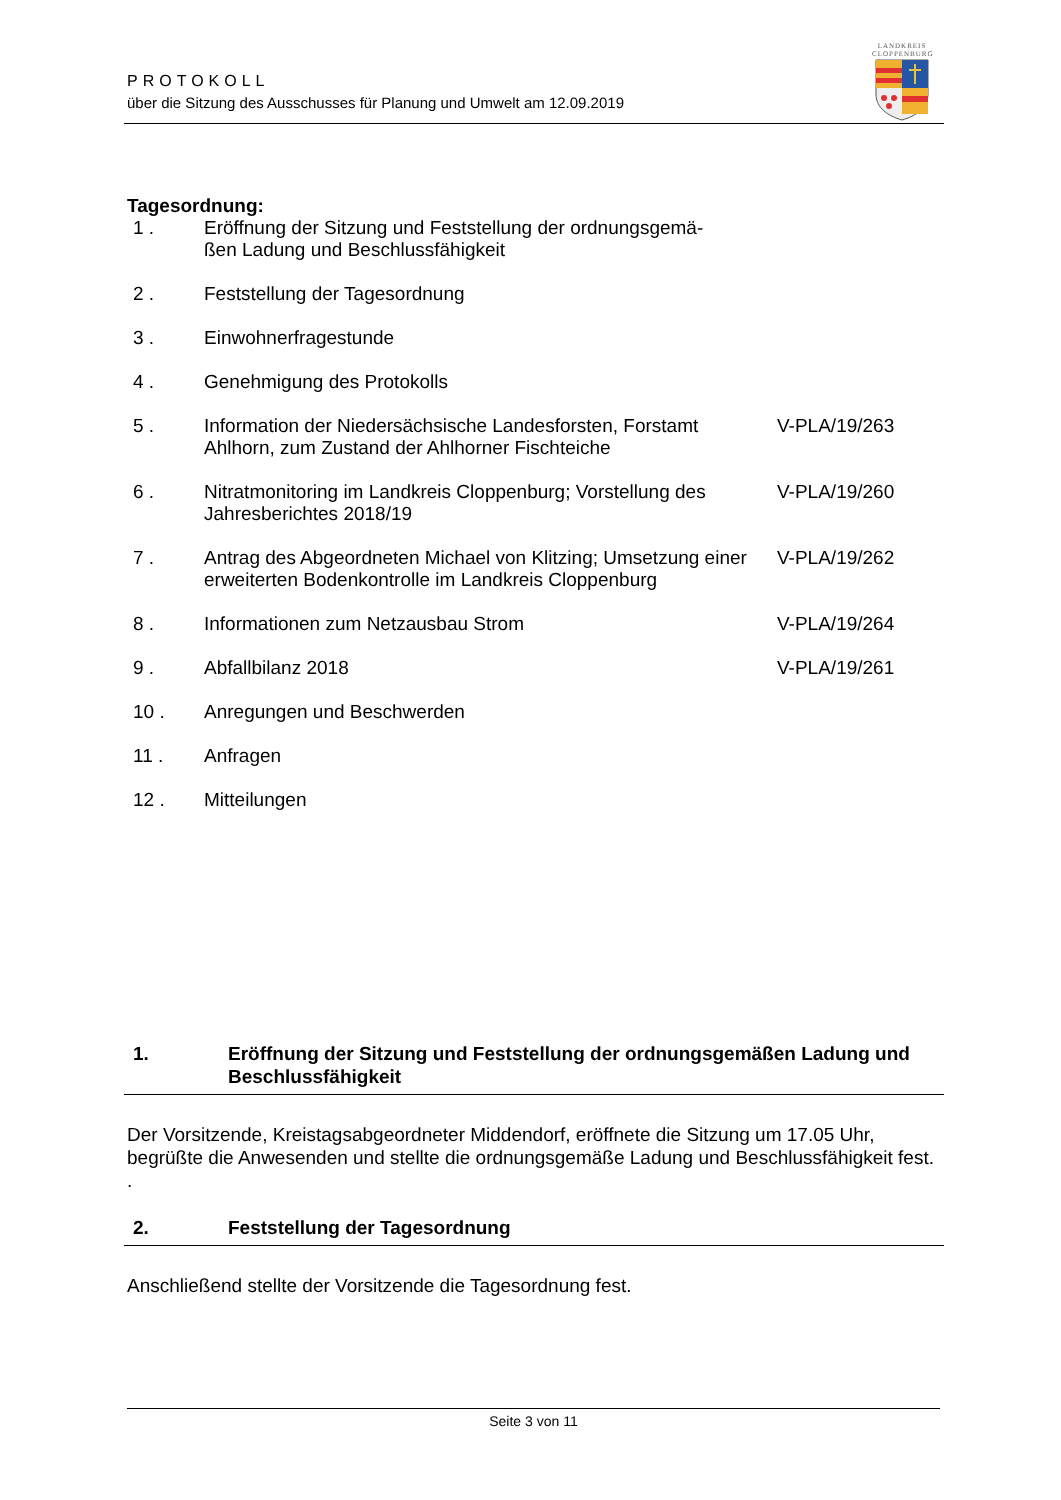PROTOKOLL
über die Sitzung des Ausschusses für Planung und Umwelt am 12.09.2019
LANDKREIS
CLOPPENBURG
Tagesordnung:
| 1 . | Eröffnung der Sitzung und Feststellung der ordnungsgemä- ßen Ladung und Beschlussfähigkeit | |
| 2 . | Feststellung der Tagesordnung | |
| 3 . | Einwohnerfragestunde | |
| 4 . | Genehmigung des Protokolls | |
| 5 . | Information der Niedersächsische Landesforsten, Forstamt Ahlhorn, zum Zustand der Ahlhorner Fischteiche | V-PLA/19/263 |
| 6 . | Nitratmonitoring im Landkreis Cloppenburg; Vorstellung des Jahresberichtes 2018/19 | V-PLA/19/260 |
| 7 . | Antrag des Abgeordneten Michael von Klitzing; Umsetzung einer erweiterten Bodenkontrolle im Landkreis Cloppenburg | V-PLA/19/262 |
| 8 . | Informationen zum Netzausbau Strom | V-PLA/19/264 |
| 9 . | Abfallbilanz 2018 | V-PLA/19/261 |
| 10 . | Anregungen und Beschwerden | |
| 11 . | Anfragen | |
| 12 . | Mitteilungen | |
1. Eröffnung der Sitzung und Feststellung der ordnungsgemäßen Ladung und Beschlussfähigkeit
Der Vorsitzende, Kreistagsabgeordneter Middendorf, eröffnete die Sitzung um 17.05 Uhr, begrüßte die Anwesenden und stellte die ordnungsgemäße Ladung und Beschlussfähigkeit fest.
.
2. Feststellung der Tagesordnung
Anschließend stellte der Vorsitzende die Tagesordnung fest.
Seite 3 von 11